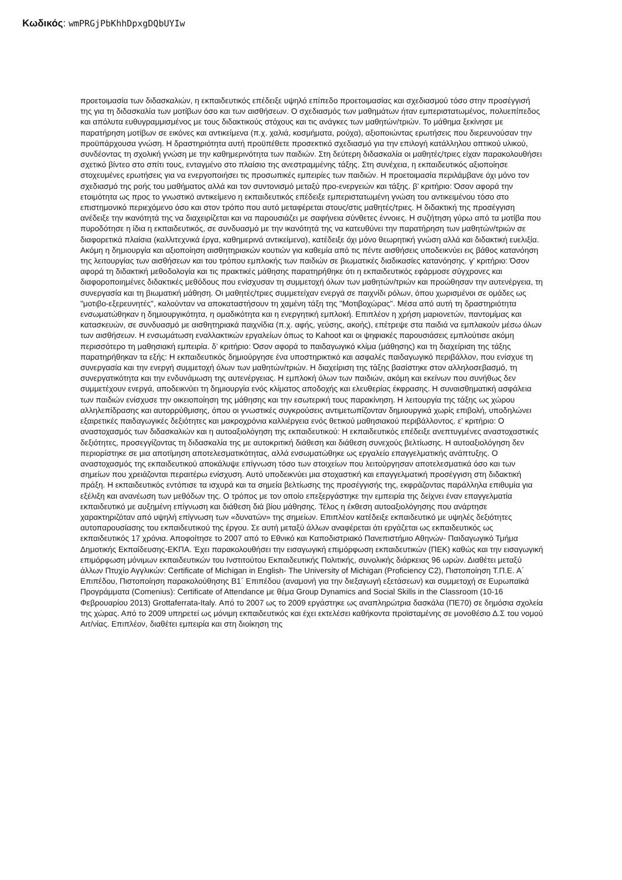Κωδικός: wmPRGjPbKhhDpxgDQbUYIw
προετοιμασία των διδασκαλιών, η εκπαιδευτικός επέδειξε υψηλό επίπεδο προετοιμασίας και σχεδιασμού τόσο στην προσέγγισή της για τη διδασκαλία των μοτίβων όσο και των αισθήσεων. Ο σχεδιασμός των μαθημάτων ήταν εμπεριστατωμένος, πολυεπίπεδος και απόλυτα ευθυγραμμισμένος με τους διδακτικούς στόχους και τις ανάγκες των μαθητών/τριών. Το μάθημα ξεκίνησε με παρατήρηση μοτίβων σε εικόνες και αντικείμενα (π.χ. χαλιά, κοσμήματα, ρούχα), αξιοποιώντας ερωτήσεις που διερευνούσαν την προϋπάρχουσα γνώση. Η δραστηριότητα αυτή προϋπέθετε προσεκτικό σχεδιασμό για την επιλογή κατάλληλου οπτικού υλικού, συνδέοντας τη σχολική γνώση με την καθημερινότητα των παιδιών. Στη δεύτερη διδασκαλία οι μαθητές/τριες είχαν παρακολουθήσει σχετικό βίντεο στο σπίτι τους, ενταγμένο στο πλαίσιο της ανεστραμμένης τάξης. Στη συνέχεια, η εκπαιδευτικός αξιοποίησε στοχευμένες ερωτήσεις για να ενεργοποιήσει τις προσωπικές εμπειρίες των παιδιών. Η προετοιμασία περιλάμβανε όχι μόνο τον σχεδιασμό της ροής του μαθήματος αλλά και τον συντονισμό μεταξύ προ-ενεργειών και τάξης. β’ κριτήριο: Όσον αφορά την ετοιμότητα ως προς το γνωστικό αντικείμενο η εκπαιδευτικός επέδειξε εμπεριστατωμένη γνώση του αντικειμένου τόσο στο επιστημονικό περιεχόμενο όσο και στον τρόπο που αυτό μεταφέρεται στους/στις μαθητές/τριες. Η διδακτική της προσέγγιση ανέδειξε την ικανότητά της να διαχειρίζεται και να παρουσιάζει με σαφήνεια σύνθετες έννοιες. Η συζήτηση γύρω από τα μοτίβα που πυροδότησε η ίδια η εκπαιδευτικός, σε συνδυασμό με την ικανότητά της να κατευθύνει την παρατήρηση των μαθητών/τριών σε διαφορετικά πλαίσια (καλλιτεχνικά έργα, καθημερινά αντικείμενα), κατέδειξε όχι μόνο θεωρητική γνώση αλλά και διδακτική ευελιξία. Ακόμη η δημιουργία και αξιοποίηση αισθητηριακών κουτιών για καθεμία από τις πέντε αισθήσεις υποδεικνύει εις βάθος κατανόηση της λειτουργίας των αισθήσεων και του τρόπου εμπλοκής των παιδιών σε βιωματικές διαδικασίες κατανόησης. γ’ κριτήριο: Όσον αφορά τη διδακτική μεθοδολογία και τις πρακτικές μάθησης παρατηρήθηκε ότι η εκπαιδευτικός εφάρμοσε σύγχρονες και διαφοροποιημένες διδακτικές μεθόδους που ενίσχυσαν τη συμμετοχή όλων των μαθητών/τριών και προώθησαν την αυτενέργεια, τη συνεργασία και τη βιωματική μάθηση. Οι μαθητές/τριες συμμετείχαν ενεργά σε παιχνίδι ρόλων, όπου χωρισμένοι σε ομάδες ως "μοτιβο-εξερευνητές", καλούνταν να αποκαταστήσουν τη χαμένη τάξη της "Μοτιβοχώρας". Μέσα από αυτή τη δραστηριότητα ενσωματώθηκαν η δημιουργικότητα, η ομαδικότητα και η ενεργητική εμπλοκή. Επιπλέον η χρήση μαριονετών, παντομίμας και κατασκευών, σε συνδυασμό με αισθητηριακά παιχνίδια (π.χ. αφής, γεύσης, ακοής), επέτρεψε στα παιδιά να εμπλακούν μέσω όλων των αισθήσεων. Η ενσωμάτωση εναλλακτικών εργαλείων όπως το Kahoot και οι ψηφιακές παρουσιάσεις εμπλούτισε ακόμη περισσότερο τη μαθησιακή εμπειρία. δ’ κριτήριο: Όσον αφορά το παιδαγωγικό κλίμα (μάθησης) και τη διαχείριση της τάξης παρατηρήθηκαν τα εξής: Η εκπαιδευτικός δημιούργησε ένα υποστηρικτικό και ασφαλές παιδαγωγικό περιβάλλον, που ενίσχυε τη συνεργασία και την ενεργή συμμετοχή όλων των μαθητών/τριών. Η διαχείριση της τάξης βασίστηκε στον αλληλοσεβασμό, τη συνεργατικότητα και την ενδυνάμωση της αυτενέργειας. Η εμπλοκή όλων των παιδιών, ακόμη και εκείνων που συνήθως δεν συμμετέχουν ενεργά, αποδεικνύει τη δημιουργία ενός κλίματος αποδοχής και ελευθερίας έκφρασης. Η συναισθηματική ασφάλεια των παιδιών ενίσχυσε την οικειοποίηση της μάθησης και την εσωτερική τους παρακίνηση. Η λειτουργία της τάξης ως χώρου αλληλεπίδρασης και αυτορρύθμισης, όπου οι γνωστικές συγκρούσεις αντιμετωπίζονταν δημιουργικά χωρίς επιβολή, υποδηλώνει εξαιρετικές παιδαγωγικές δεξιότητες και μακροχρόνια καλλιέργεια ενός θετικού μαθησιακού περιβάλλοντος. ε’ κριτήριο: Ο αναστοχασμός των διδασκαλιών και η αυτοαξιολόγηση της εκπαιδευτικού: Η εκπαιδευτικός επέδειξε ανεπτυγμένες αναστοχαστικές δεξιότητες, προσεγγίζοντας τη διδασκαλία της με αυτοκριτική διάθεση και διάθεση συνεχούς βελτίωσης. Η αυτοαξιολόγηση δεν περιορίστηκε σε μια αποτίμηση αποτελεσματικότητας, αλλά ενσωματώθηκε ως εργαλείο επαγγελματικής ανάπτυξης. Ο αναστοχασμός της εκπαιδευτικού αποκάλυψε επίγνωση τόσο των στοιχείων που λειτούργησαν αποτελεσματικά όσο και των σημείων που χρειάζονται περαιτέρω ενίσχυση. Αυτό υποδεικνύει μια στοχαστική και επαγγελματική προσέγγιση στη διδακτική πράξη. Η εκπαιδευτικός εντόπισε τα ισχυρά και τα σημεία βελτίωσης της προσέγγισής της, εκφράζοντας παράλληλα επιθυμία για εξέλιξη και ανανέωση των μεθόδων της. Ο τρόπος με τον οποίο επεξεργάστηκε την εμπειρία της δείχνει έναν επαγγελματία εκπαιδευτικό με αυξημένη επίγνωση και διάθεση διά βίου μάθησης. Τέλος η έκθεση αυτοαξιολόγησης που ανάρτησε χαρακτηριζόταν από υψηλή επίγνωση των «δυνατών» της σημείων. Επιπλέον κατέδειξε εκπαιδευτικό με υψηλές δεξιότητες αυτοπαρουσίασης του εκπαιδευτικού της έργου. Σε αυτή μεταξύ άλλων αναφέρεται ότι εργάζεται ως εκπαιδευτικός ως εκπαιδευτικός 17 χρόνια. Αποφοίτησε το 2007 από το Εθνικό και Καποδιστριακό Πανεπιστήμιο Αθηνών- Παιδαγωγικό Τμήμα Δημοτικής Εκπαίδευσης-ΕΚΠΑ. Έχει παρακολουθήσει την εισαγωγική επιμόρφωση εκπαιδευτικών (ΠΕΚ) καθώς και την εισαγωγική επιμόρφωση μόνιμων εκπαιδευτικών του Ινστιτούτου Εκπαιδευτικής Πολιτικής, συνολικής διάρκειας 96 ωρών. Διαθέτει μεταξύ άλλων Πτυχίο Αγγλικών: Certificate of Michigan in English- The University of Michigan (Proficiency C2), Πιστοποίηση Τ.Π.Ε. Α΄ Επιπέδου, Πιστοποίηση παρακολούθησης Β1΄ Επιπέδου (αναμονή για την διεξαγωγή εξετάσεων) και συμμετοχή σε Ευρωπαϊκά Προγράμματα (Comenius): Certificate of Attendance με θέμα Group Dynamics and Social Skills in the Classroom (10-16 Φεβρουαρίου 2013) Grottaferrata-Italy. Από το 2007 ως το 2009 εργάστηκε ως αναπληρώτρια δασκάλα (ΠΕ70) σε δημόσια σχολεία της χώρας. Από το 2009 υπηρετεί ως μόνιμη εκπαιδευτικός και έχει εκτελέσει καθήκοντα προϊσταμένης σε μονοθέσιο Δ.Σ του νομού Αιτ/νίας. Επιπλέον, διαθέτει εμπειρία και στη διοίκηση της